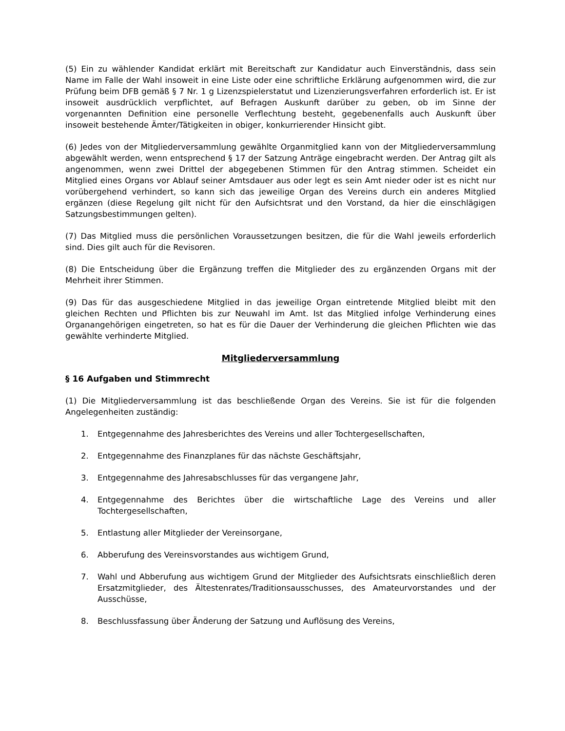(5) Ein zu wählender Kandidat erklärt mit Bereitschaft zur Kandidatur auch Einverständnis, dass sein Name im Falle der Wahl insoweit in eine Liste oder eine schriftliche Erklärung aufgenommen wird, die zur Prüfung beim DFB gemäß § 7 Nr. 1 g Lizenzspielerstatut und Lizenzierungsverfahren erforderlich ist. Er ist insoweit ausdrücklich verpflichtet, auf Befragen Auskunft darüber zu geben, ob im Sinne der vorgenannten Definition eine personelle Verflechtung besteht, gegebenenfalls auch Auskunft über insoweit bestehende Ämter/Tätigkeiten in obiger, konkurrierender Hinsicht gibt.
(6) Jedes von der Mitgliederversammlung gewählte Organmitglied kann von der Mitgliederversammlung abgewählt werden, wenn entsprechend § 17 der Satzung Anträge eingebracht werden. Der Antrag gilt als angenommen, wenn zwei Drittel der abgegebenen Stimmen für den Antrag stimmen. Scheidet ein Mitglied eines Organs vor Ablauf seiner Amtsdauer aus oder legt es sein Amt nieder oder ist es nicht nur vorübergehend verhindert, so kann sich das jeweilige Organ des Vereins durch ein anderes Mitglied ergänzen (diese Regelung gilt nicht für den Aufsichtsrat und den Vorstand, da hier die einschlägigen Satzungsbestimmungen gelten).
(7) Das Mitglied muss die persönlichen Voraussetzungen besitzen, die für die Wahl jeweils erforderlich sind. Dies gilt auch für die Revisoren.
(8) Die Entscheidung über die Ergänzung treffen die Mitglieder des zu ergänzenden Organs mit der Mehrheit ihrer Stimmen.
(9) Das für das ausgeschiedene Mitglied in das jeweilige Organ eintretende Mitglied bleibt mit den gleichen Rechten und Pflichten bis zur Neuwahl im Amt. Ist das Mitglied infolge Verhinderung eines Organangehörigen eingetreten, so hat es für die Dauer der Verhinderung die gleichen Pflichten wie das gewählte verhinderte Mitglied.
Mitgliederversammlung
§ 16 Aufgaben und Stimmrecht
(1) Die Mitgliederversammlung ist das beschließende Organ des Vereins. Sie ist für die folgenden Angelegenheiten zuständig:
1. Entgegennahme des Jahresberichtes des Vereins und aller Tochtergesellschaften,
2. Entgegennahme des Finanzplanes für das nächste Geschäftsjahr,
3. Entgegennahme des Jahresabschlusses für das vergangene Jahr,
4. Entgegennahme des Berichtes über die wirtschaftliche Lage des Vereins und aller Tochtergesellschaften,
5. Entlastung aller Mitglieder der Vereinsorgane,
6. Abberufung des Vereinsvorstandes aus wichtigem Grund,
7. Wahl und Abberufung aus wichtigem Grund der Mitglieder des Aufsichtsrats einschließlich deren Ersatzmitglieder, des Ältestenrates/Traditionsausschusses, des Amateurvorstandes und der Ausschüsse,
8. Beschlussfassung über Änderung der Satzung und Auflösung des Vereins,